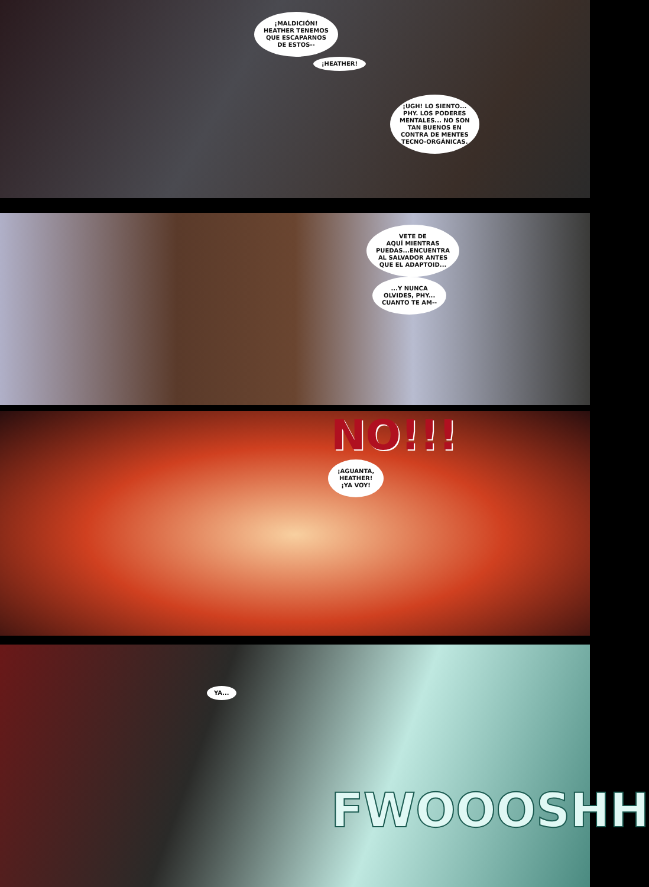¡MALDICIÓN!
HEATHER TENEMOS
QUE ESCAPARNOS
DE ESTOS--
¡HEATHER!
¡UGH! LO SIENTO...
PHY. LOS PODERES
MENTALES... NO SON
TAN BUENOS EN
CONTRA DE MENTES
TECNO-ORGÁNICAS.
VETE DE
AQUÍ MIENTRAS
PUEDAS...ENCUENTRA
AL SALVADOR ANTES
QUE EL ADAPTOID...
...Y NUNCA
OLVIDES, PHY...
CUANTO TE AM--
NO!!!
¡AGUANTA,
HEATHER!
¡YA VOY!
YA...
FWOOOSHH